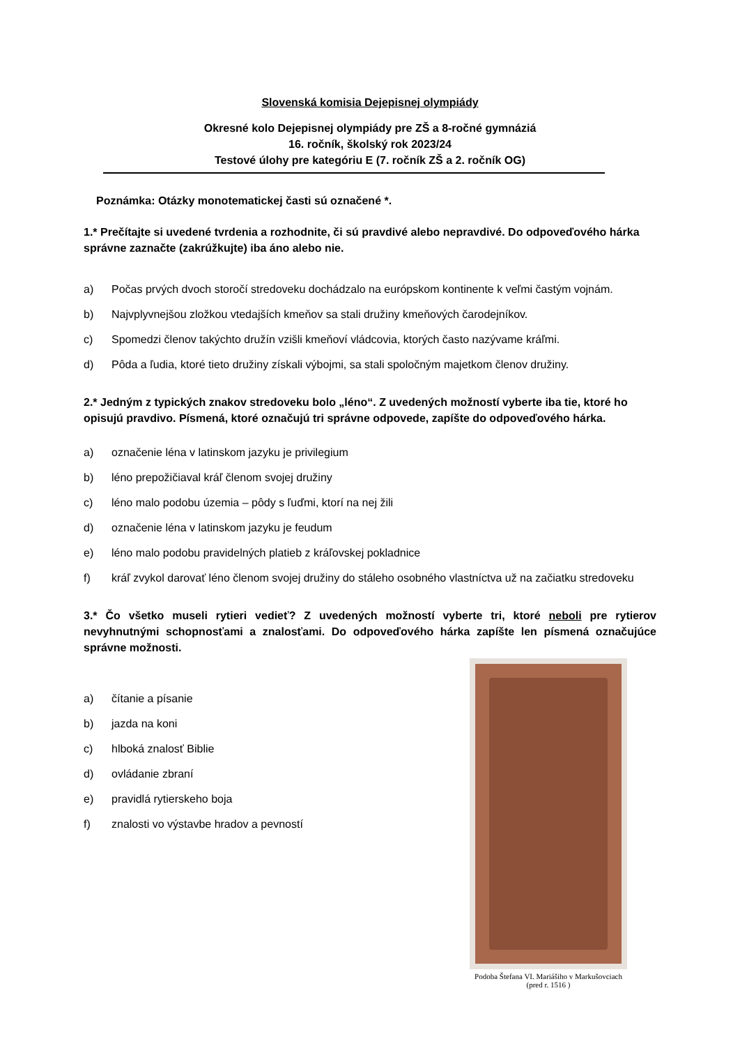Slovenská komisia Dejepisnej olympiády
Okresné kolo Dejepisnej olympiády pre ZŠ a 8-ročné gymnáziá
16. ročník, školský rok 2023/24
Testové úlohy pre kategóriu E (7. ročník ZŠ a 2. ročník OG)
Poznámka: Otázky monotematickej časti sú označené *.
1.* Prečítajte si uvedené tvrdenia a rozhodnite, či sú pravdivé alebo nepravdivé. Do odpoveďového hárka správne zaznačte (zakrúžkujte) iba áno alebo nie.
a) Počas prvých dvoch storočí stredoveku dochádzalo na európskom kontinente k veľmi častým vojnám.
b) Najvplyvnejšou zložkou vtedajších kmeňov sa stali družiny kmeňových čarodejníkov.
c) Spomedzi členov takýchto družín vzišli kmeňoví vládcovia, ktorých často nazývame kráľmi.
d) Pôda a ľudia, ktoré tieto družiny získali výbojmi, sa stali spoločným majetkom členov družiny.
2.* Jedným z typických znakov stredoveku bolo „léno“. Z uvedených možností vyberte iba tie, ktoré ho opisujú pravdivo. Písmená, ktoré označujú tri správne odpovede, zapíšte do odpoveďového hárka.
a) označenie léna v latinskom jazyku je privilegium
b) léno prepožičiaval kráľ členom svojej družiny
c) léno malo podobu územia – pôdy s ľuďmi, ktorí na nej žili
d) označenie léna v latinskom jazyku je feudum
e) léno malo podobu pravidelných platieb z kráľovskej pokladnice
f) kráľ zvykol darovať léno členom svojej družiny do stáleho osobného vlastníctva už na začiatku stredoveku
3.* Čo všetko museli rytieri vedieť? Z uvedených možností vyberte tri, ktoré neboli pre rytierov nevyhnutnými schopnosťami a znalosťami. Do odpoveďového hárka zapíšte len písmená označujúce správne možnosti.
Podoba Štefana VI. Mariášiho v Markušovciach
(pred r. 1516 )
a) čítanie a písanie
b) jazda na koni
c) hlboká znalosť Biblie
d) ovládanie zbraní
e) pravidlá rytierskeho boja
f) znalosti vo výstavbe hradov a pevností